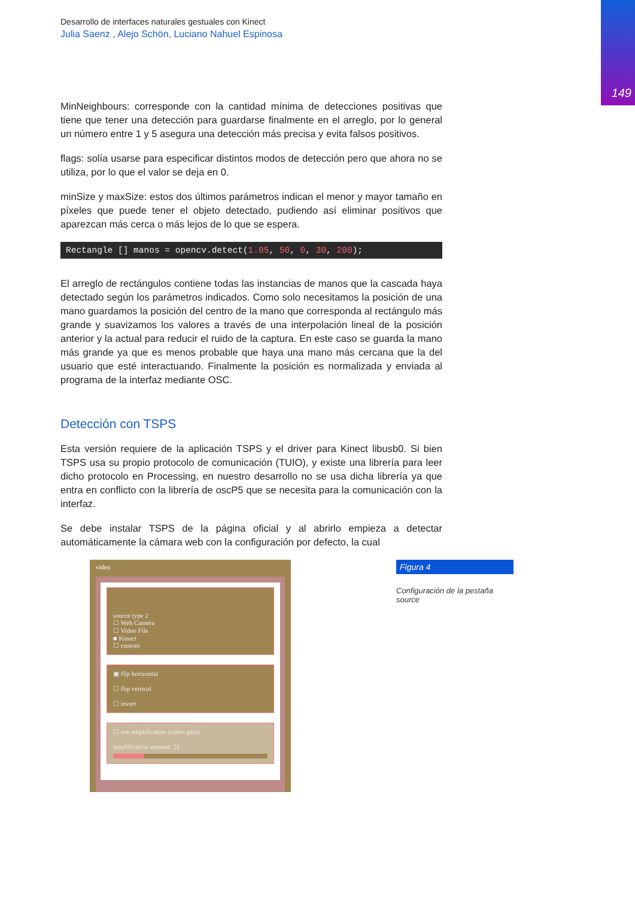149
Desarrollo de interfaces naturales gestuales con Kinect
Julia Saenz , Alejo Schön, Luciano Nahuel Espinosa
MinNeighbours: corresponde con la cantidad mínima de detecciones positivas que tiene que tener una detección para guardarse finalmente en el arreglo, por lo general un número entre 1 y 5 asegura una detección más precisa y evita falsos positivos.
flags: solía usarse para especificar distintos modos de detección pero que ahora no se utiliza, por lo que el valor se deja en 0.
minSize y maxSize: estos dos últimos parámetros indican el menor y mayor tamaño en píxeles que puede tener el objeto detectado, pudiendo así eliminar positivos que aparezcan más cerca o más lejos de lo que se espera.
Rectangle [] manos = opencv.detect(1.05, 50, 0, 30, 200);
El arreglo de rectángulos contiene todas las instancias de manos que la cascada haya detectado según los parámetros indicados. Como solo necesitamos la posición de una mano guardamos la posición del centro de la mano que corresponda al rectángulo más grande y suavizamos los valores a través de una interpolación lineal de la posición anterior y la actual para reducir el ruido de la captura. En este caso se guarda la mano más grande ya que es menos probable que haya una mano más cercana que la del usuario que esté interactuando. Finalmente la posición es normalizada y enviada al programa de la interfaz mediante OSC.
Detección con TSPS
Esta versión requiere de la aplicación TSPS y el driver para Kinect libusb0. Si bien TSPS usa su propio protocolo de comunicación (TUIO), y existe una librería para leer dicho protocolo en Processing, en nuestro desarrollo no se usa dicha librería ya que entra en conflicto con la librería de oscP5 que se necesita para la comunicación con la interfaz.
Se debe instalar TSPS de la página oficial y al abrirlo empieza a detectar automáticamente la cámara web con la configuración por defecto, la cual
video
source type 2
☐ Web Camera
☐ Video File
■ Kinect
☐ custom
▣ flip horizontal
☐ flip vertical
☐ invert
☐ use amplification (video gain)
amplification amount: 21
Figura 4
Configuración de la pestaña source